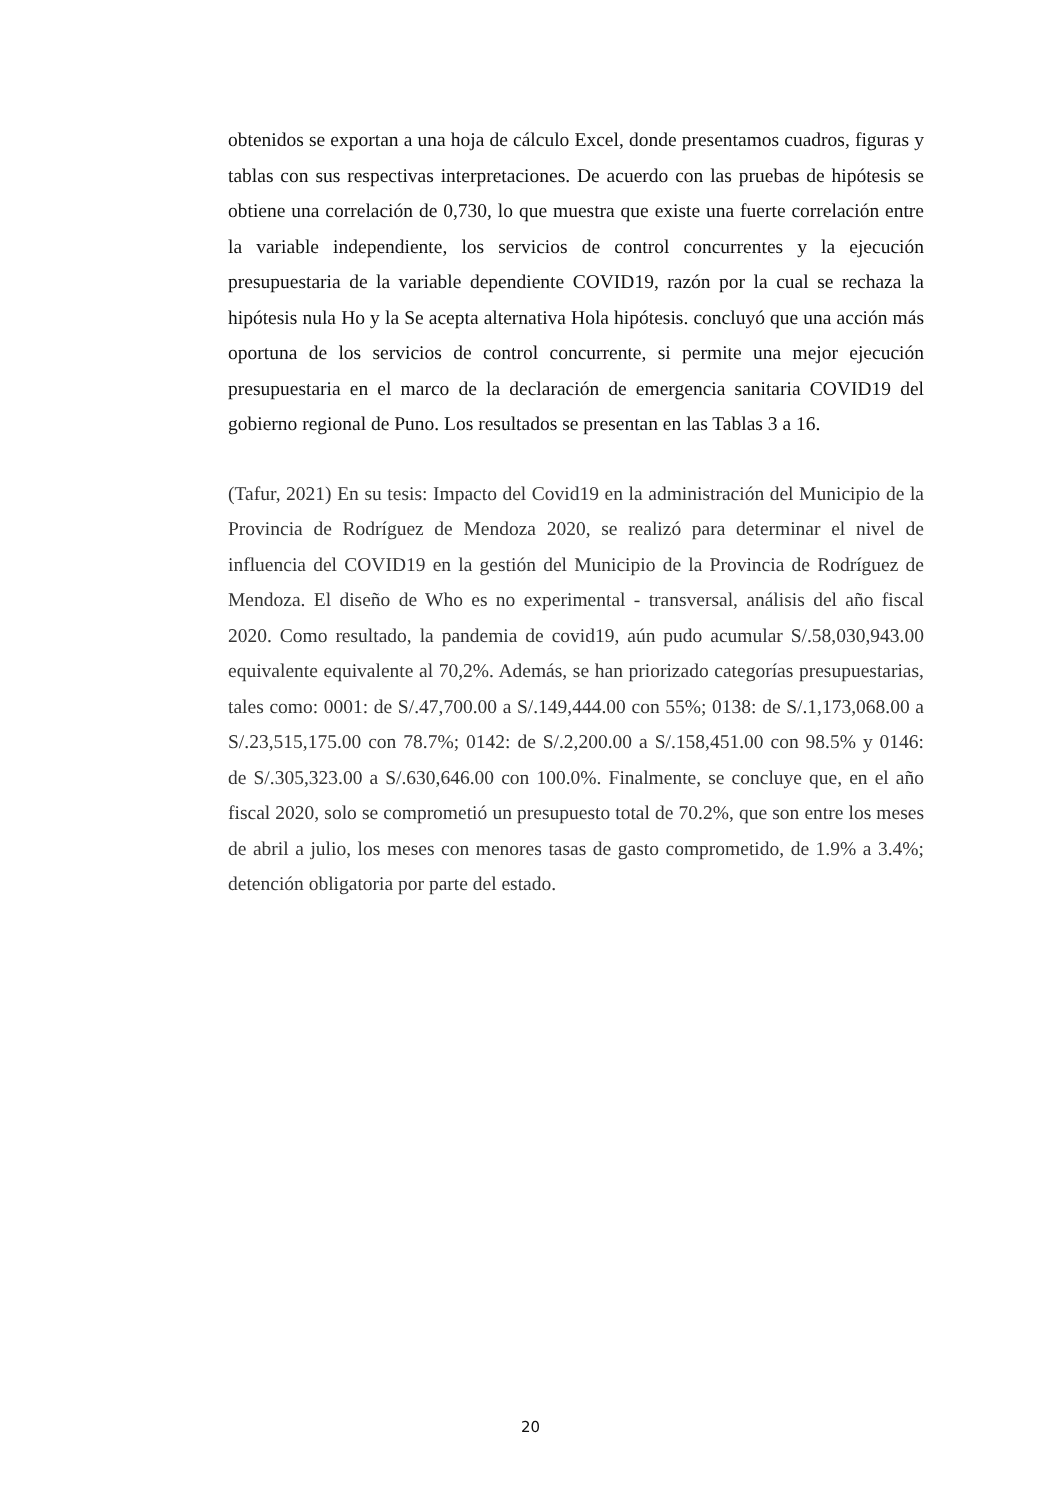obtenidos se exportan a una hoja de cálculo Excel, donde presentamos cuadros, figuras y tablas con sus respectivas interpretaciones. De acuerdo con las pruebas de hipótesis se obtiene una correlación de 0,730, lo que muestra que existe una fuerte correlación entre la variable independiente, los servicios de control concurrentes y la ejecución presupuestaria de la variable dependiente COVID19, razón por la cual se rechaza la hipótesis nula Ho y la Se acepta alternativa Hola hipótesis. concluyó que una acción más oportuna de los servicios de control concurrente, si permite una mejor ejecución presupuestaria en el marco de la declaración de emergencia sanitaria COVID19 del gobierno regional de Puno. Los resultados se presentan en las Tablas 3 a 16.
(Tafur, 2021) En su tesis: Impacto del Covid19 en la administración del Municipio de la Provincia de Rodríguez de Mendoza 2020, se realizó para determinar el nivel de influencia del COVID19 en la gestión del Municipio de la Provincia de Rodríguez de Mendoza. El diseño de Who es no experimental - transversal, análisis del año fiscal 2020. Como resultado, la pandemia de covid19, aún pudo acumular S/.58,030,943.00 equivalente equivalente al 70,2%. Además, se han priorizado categorías presupuestarias, tales como: 0001: de S/.47,700.00 a S/.149,444.00 con 55%; 0138: de S/.1,173,068.00 a S/.23,515,175.00 con 78.7%; 0142: de S/.2,200.00 a S/.158,451.00 con 98.5% y 0146: de S/.305,323.00 a S/.630,646.00 con 100.0%. Finalmente, se concluye que, en el año fiscal 2020, solo se comprometió un presupuesto total de 70.2%, que son entre los meses de abril a julio, los meses con menores tasas de gasto comprometido, de 1.9% a 3.4%; detención obligatoria por parte del estado.
20